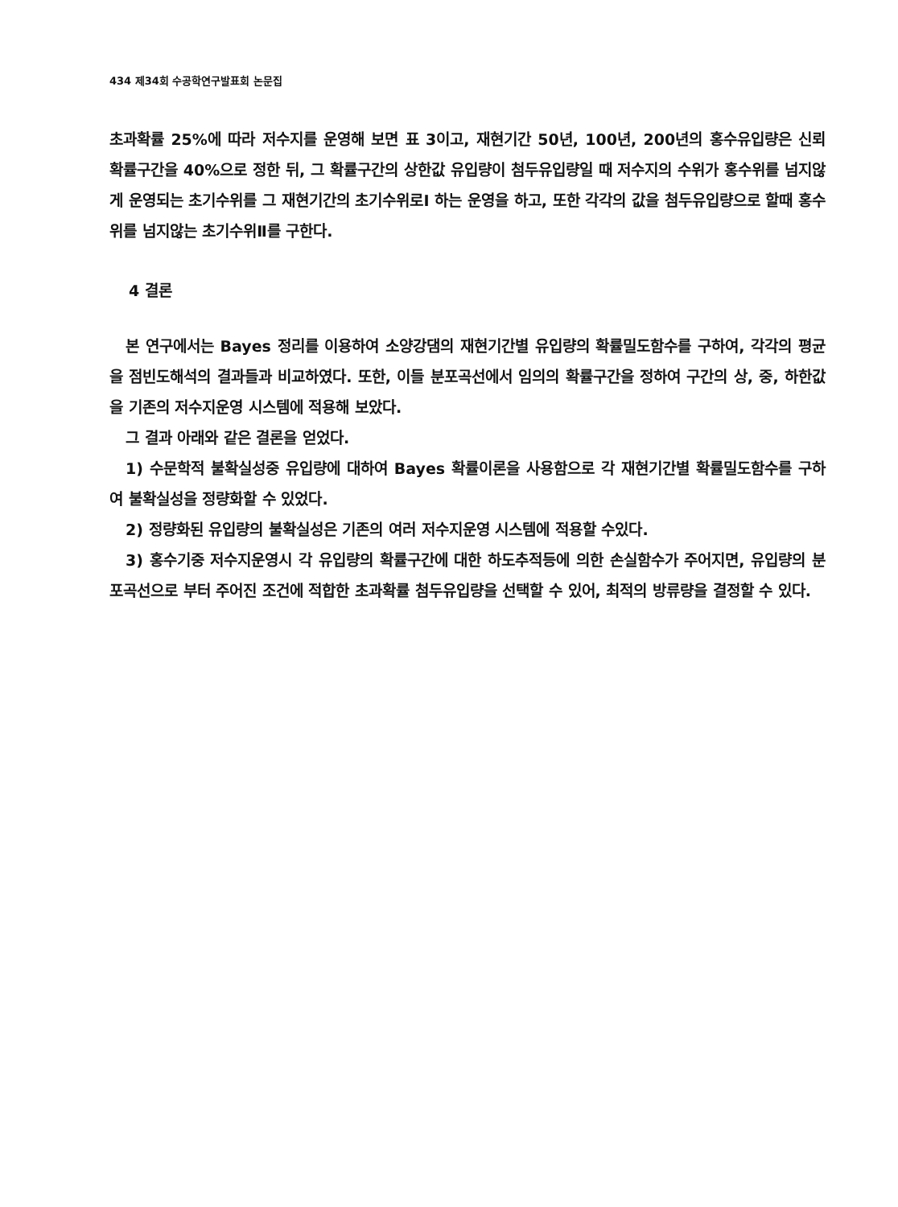434 제34회 수공학연구발표회 논문집
초과확률 25%에 따라 저수지를 운영해 보면 표 3이고, 재현기간 50년, 100년, 200년의 홍수유입량은 신뢰 확률구간을 40%으로 정한 뒤, 그 확률구간의 상한값 유입량이 첨두유입량일 때 저수지의 수위가 홍수위를 넘지않게 운영되는 초기수위를 그 재현기간의 초기수위로Ⅰ 하는 운영을 하고, 또한 각각의 값을 첨두유입량으로 할때 홍수위를 넘지않는 초기수위Ⅱ를 구한다.
4 결론
본 연구에서는 Bayes 정리를 이용하여 소양강댐의 재현기간별 유입량의 확률밀도함수를 구하여, 각각의 평균을 점빈도해석의 결과들과 비교하였다. 또한, 이들 분포곡선에서 임의의 확률구간을 정하여 구간의 상, 중, 하한값을 기존의 저수지운영 시스템에 적용해 보았다.
그 결과 아래와 같은 결론을 얻었다.
1) 수문학적 불확실성중 유입량에 대하여 Bayes 확률이론을 사용함으로 각 재현기간별 확률밀도함수를 구하여 불확실성을 정량화할 수 있었다.
2) 정량화된 유입량의 불확실성은 기존의 여러 저수지운영 시스템에 적용할 수있다.
3) 홍수기중 저수지운영시 각 유입량의 확률구간에 대한 하도추적등에 의한 손실함수가 주어지면, 유입량의 분포곡선으로 부터 주어진 조건에 적합한 초과확률 첨두유입량을 선택할 수 있어, 최적의 방류량을 결정할 수 있다.